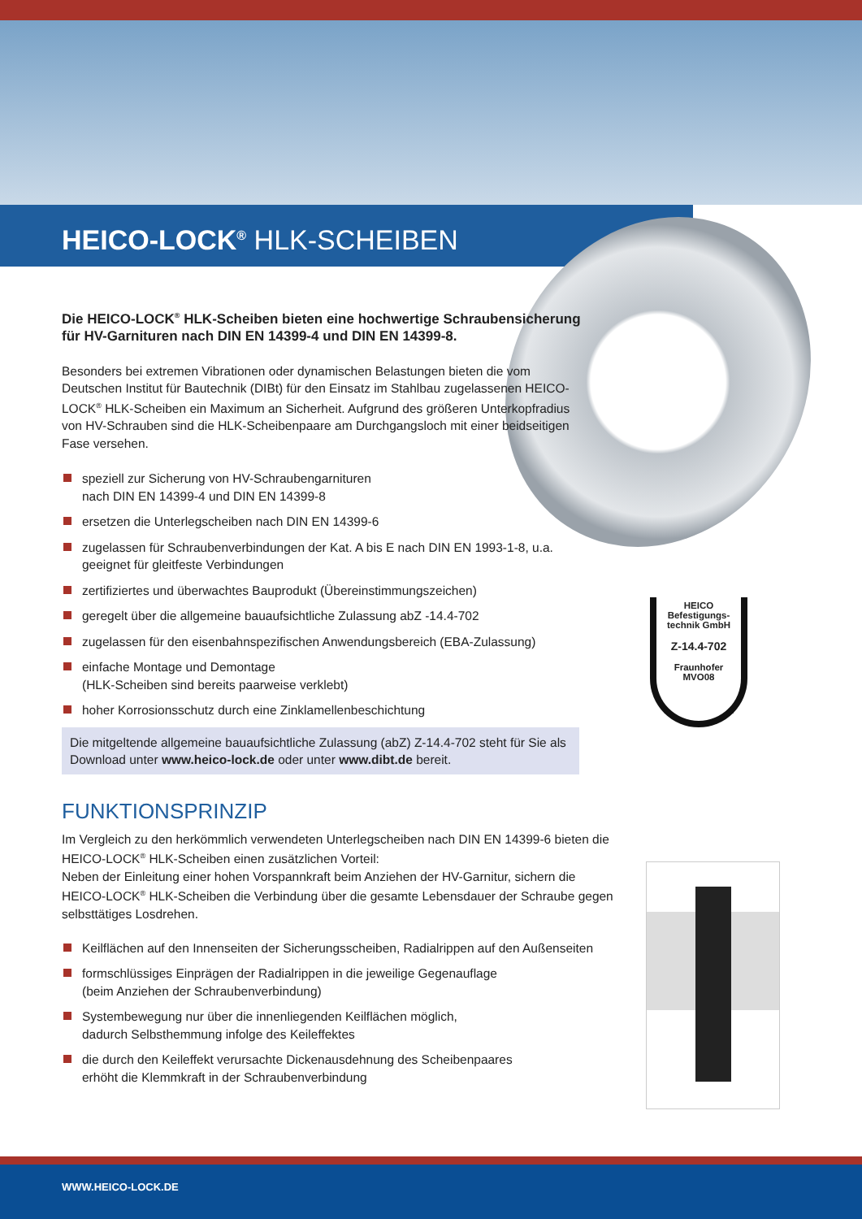HEICO-LOCK<sup>®</sup> HLK-SCHEIBEN
HEICO
Befestigungs-
technik GmbH
Z-14.4-702
Fraunhofer
MVO08
Die HEICO-LOCK<sup>®</sup> HLK-Scheiben bieten eine hochwertige Schraubensicherung für HV-Garnituren nach DIN EN 14399-4 und DIN EN 14399-8.
Besonders bei extremen Vibrationen oder dynamischen Belastungen bieten die vom Deutschen Institut für Bautechnik (DIBt) für den Einsatz im Stahlbau zugelassenen HEICO-LOCK<sup>®</sup> HLK-Scheiben ein Maximum an Sicherheit. Aufgrund des größeren Unterkopfradius von HV-Schrauben sind die HLK-Scheibenpaare am Durchgangsloch mit einer beidseitigen Fase versehen.
speziell zur Sicherung von HV-Schraubengarnituren
nach DIN EN 14399-4 und DIN EN 14399-8
ersetzen die Unterlegscheiben nach DIN EN 14399-6
zugelassen für Schraubenverbindungen der Kat. A bis E nach DIN EN 1993-1-8, u.a. geeignet für gleitfeste Verbindungen
zertifiziertes und überwachtes Bauprodukt (Übereinstimmungszeichen)
geregelt über die allgemeine bauaufsichtliche Zulassung abZ -14.4-702
zugelassen für den eisenbahnspezifischen Anwendungsbereich (EBA-Zulassung)
einfache Montage und Demontage
(HLK-Scheiben sind bereits paarweise verklebt)
hoher Korrosionsschutz durch eine Zinklamellenbeschichtung
Die mitgeltende allgemeine bauaufsichtliche Zulassung (abZ) Z-14.4-702 steht für Sie als Download unter www.heico-lock.de oder unter www.dibt.de bereit.
FUNKTIONSPRINZIP
Im Vergleich zu den herkömmlich verwendeten Unterlegscheiben nach DIN EN 14399-6 bieten die HEICO-LOCK<sup>®</sup> HLK-Scheiben einen zusätzlichen Vorteil:
Neben der Einleitung einer hohen Vorspannkraft beim Anziehen der HV-Garnitur, sichern die HEICO-LOCK<sup>®</sup> HLK-Scheiben die Verbindung über die gesamte Lebensdauer der Schraube gegen selbsttätiges Losdrehen.
Keilflächen auf den Innenseiten der Sicherungsscheiben, Radialrippen auf den Außenseiten
formschlüssiges Einprägen der Radialrippen in die jeweilige Gegenauflage
(beim Anziehen der Schraubenverbindung)
Systembewegung nur über die innenliegenden Keilflächen möglich,
dadurch Selbsthemmung infolge des Keileffektes
die durch den Keileffekt verursachte Dickenausdehnung des Scheibenpaares
erhöht die Klemmkraft in der Schraubenverbindung
WWW.HEICO-LOCK.DE